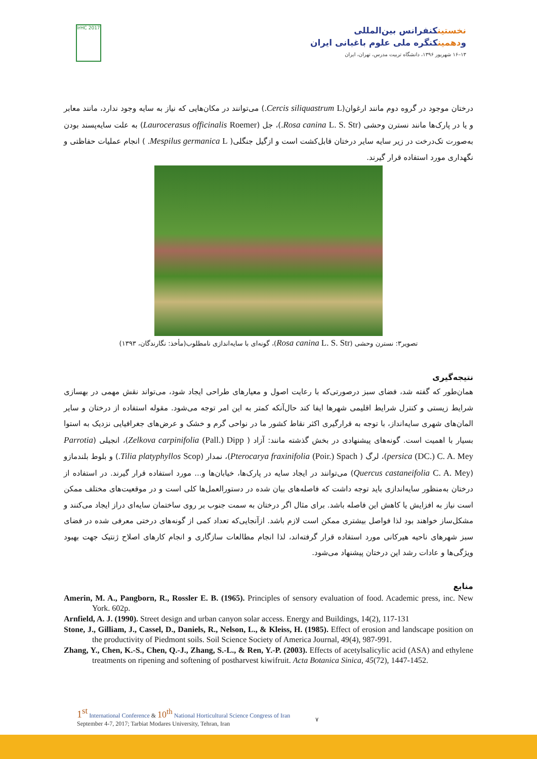IrHC 2017
نخستینکنفرانس بین‌المللی
ودهمینکنگره ملی علوم باغبانی ایران
۱۳–۱۶ شهریور ۱۳۹۶، دانشگاه تربیت مدرس، تهران، ایران
درختان موجود در گروه دوم مانند ارغوان(Cercis siliquastrum L.) می‌توانند در مکان‌هایی که نیاز به سایه وجود ندارد، مانند معابر و یا در پارک‌ها مانند نسترن وحشی (Rosa canina L. S. Str.)، جل (Laurocerasus officinalis Roemer) به علت سایه‌پسند بودن به‌صورت تک‌درخت در زیر سایه سایر درختان قابل‌کشت است و ازگیل جنگلی( Mespilus germanica L. ) انجام عملیات حفاظتی و نگهداری مورد استفاده قرار گیرند.
تصویر۳: نسترن وحشی (Rosa canina L. S. Str)، گونه‌ای با سایه‌اندازی نامطلوب(مأخذ: نگارندگان، ۱۳۹۳)
نتیجه‌گیری
همان‌طور که گفته شد، فضای سبز درصورتی‌که با رعایت اصول و معیارهای طراحی ایجاد شود، می‌تواند نقش مهمی در بهسازی شرایط زیستی و کنترل شرایط اقلیمی شهرها ایفا کند حال‌آنکه کمتر به این امر توجه می‌شود. مقوله استفاده از درختان و سایر المان‌های شهری سایه‌انداز، با توجه به قرارگیری اکثر نقاط کشور ما در نواحی گرم و خشک و عرض‌های جغرافیایی نزدیک به استوا بسیار با اهمیت است. گونه‌های پیشنهادی در بخش گذشته مانند: آزاد ( Zelkova carpinifolia (Pall.) Dipp)، انجیلی (Parrotia persica (DC.) C. A. Mey)، لرگ ( Pterocarya fraxinifolia (Poir.) Spach)، نمدار (Tilia platyphyllos Scop.) و بلوط بلندمازو (Quercus castaneifolia C. A. Mey) می‌توانند در ایجاد سایه در پارک‌ها، خیابان‌ها و... مورد استفاده قرار گیرند. در استفاده از درختان به‌منظور سایه‌اندازی باید توجه داشت که فاصله‌های بیان شده در دستورالعمل‌ها کلی است و در موقعیت‌های مختلف ممکن است نیاز به افزایش یا کاهش این فاصله باشد. برای مثال اگر درختان به سمت جنوب بر روی ساختمان سایه‌ای دراز ایجاد می‌کنند و مشکل‌ساز خواهند بود لذا فواصل بیشتری ممکن است لازم باشد. ازآنجایی‌که تعداد کمی از گونه‌های درختی معرفی شده در فضای سبز شهرهای ناحیه هیرکانی مورد استفاده قرار گرفته‌اند، لذا انجام مطالعات سازگاری و انجام کارهای اصلاح ژنتیک جهت بهبود ویژگی‌ها و عادات رشد این درختان پیشنهاد می‌شود.
منابع
Amerin, M. A., Pangborn, R., Rossler E. B. (1965). Principles of sensory evaluation of food. Academic press, inc. New York. 602p.
Arnfield, A. J. (1990). Street design and urban canyon solar access. Energy and Buildings, 14(2), 117-131
Stone, J., Gilliam, J., Cassel, D., Daniels, R., Nelson, L., & Kleiss, H. (1985). Effect of erosion and landscape position on the productivity of Piedmont soils. Soil Science Society of America Journal, 49(4), 987-991.
Zhang, Y., Chen, K.-S., Chen, Q.-J., Zhang, S.-L., & Ren, Y.-P. (2003). Effects of acetylsalicylic acid (ASA) and ethylene treatments on ripening and softening of postharvest kiwifruit. Acta Botanica Sinica, 45(72), 1447-1452.
1<sup>st</sup> International Conference & 10<sup>th</sup> National Horticultural Science Congress of Iran
September 4-7, 2017; Tarbiat Modares University, Tehran, Iran
۷